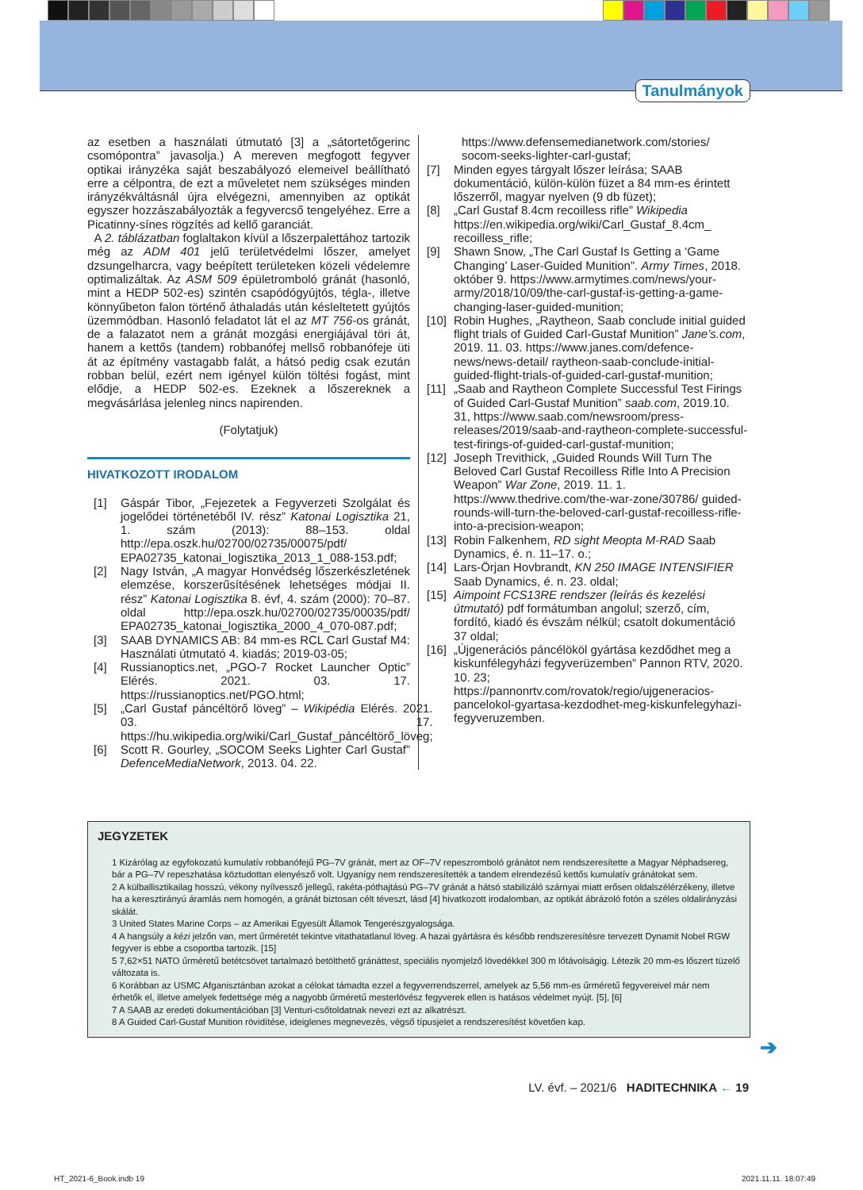Tanulmányok
az esetben a használati útmutató [3] a „sátortetőgerinc csomópontra” javasolja.) A mereven megfogott fegyver optikai irányzéka saját beszabályozó elemeivel beállítható erre a célpontra, de ezt a műveletet nem szükséges minden irányzékváltásnál újra elvégezni, amennyiben az optikát egyszer hozzászabályozták a fegyvercső tengelyéhez. Erre a Picatinny-sínes rögzítés ad kellő garanciát.
A 2. táblázatban foglaltakon kívül a lőszerpalettához tartozik még az ADM 401 jelű területvédelmi lőszer, amelyet dzsungelharcra, vagy beépített területeken közeli védelemre optimalizáltak. Az ASM 509 épületromboló gránát (hasonló, mint a HEDP 502-es) szintén csapódógyújtós, tégla-, illetve könnyűbeton falon történő áthaladás után késleltetett gyújtós üzemmódban. Hasonló feladatot lát el az MT 756-os gránát, de a falazatot nem a gránát mozgási energiájával töri át, hanem a kettős (tandem) robbanófej mellső robbanófeje üti át az építmény vastagabb falát, a hátsó pedig csak ezután robban belül, ezért nem igényel külön töltési fogást, mint elődje, a HEDP 502-es. Ezeknek a lőszereknek a megvásárlása jelenleg nincs napirenden.
(Folytatjuk)
HIVATKOZOTT IRODALOM
[1] Gáspár Tibor, „Fejezetek a Fegyverzeti Szolgálat és jogelődei történetéből IV. rész” Katonai Logisztika 21, 1. szám (2013): 88–153. oldal http://epa.oszk.hu/02700/02735/00075/pdf/ EPA02735_katonai_logisztika_2013_1_088-153.pdf;
[2] Nagy István, „A magyar Honvédség lőszerkészletének elemzése, korszerűsítésének lehetséges módjai II. rész” Katonai Logisztika 8. évf, 4. szám (2000): 70–87. oldal http://epa.oszk.hu/02700/02735/00035/pdf/ EPA02735_katonai_logisztika_2000_4_070-087.pdf;
[3] SAAB DYNAMICS AB: 84 mm-es RCL Carl Gustaf M4: Használati útmutató 4. kiadás; 2019-03-05;
[4] Russianoptics.net, „PGO-7 Rocket Launcher Optic” Elérés. 2021. 03. 17. https://russianoptics.net/PGO.html;
[5] „Carl Gustaf páncéltörő löveg” – Wikipédia Elérés. 2021. 03. 17. https://hu.wikipedia.org/wiki/Carl_Gustaf_páncéltörő_löveg;
[6] Scott R. Gourley, „SOCOM Seeks Lighter Carl Gustaf” DefenceMediaNetwork, 2013. 04. 22.
https://www.defensemedianetwork.com/stories/ socom-seeks-lighter-carl-gustaf;
[7] Minden egyes tárgyalt lőszer leírása; SAAB dokumentáció, külön-külön füzet a 84 mm-es érintett lőszerről, magyar nyelven (9 db füzet);
[8] „Carl Gustaf 8.4cm recoilless rifle” Wikipedia https://en.wikipedia.org/wiki/Carl_Gustaf_8.4cm_ recoilless_rifle;
[9] Shawn Snow, „The Carl Gustaf Is Getting a ‘Game Changing’ Laser-Guided Munition”. Army Times, 2018. október 9. https://www.armytimes.com/news/your-army/2018/10/09/the-carl-gustaf-is-getting-a-game-changing-laser-guided-munition;
[10] Robin Hughes, „Raytheon, Saab conclude initial guided flight trials of Guided Carl-Gustaf Munition” Jane’s.com, 2019. 11. 03. https://www.janes.com/defence-news/news-detail/ raytheon-saab-conclude-initial-guided-flight-trials-of-guided-carl-gustaf-munition;
[11] „Saab and Raytheon Complete Successful Test Firings of Guided Carl-Gustaf Munition” saab.com, 2019.10. 31, https://www.saab.com/newsroom/press-releases/2019/saab-and-raytheon-complete-successful-test-firings-of-guided-carl-gustaf-munition;
[12] Joseph Trevithick, „Guided Rounds Will Turn The Beloved Carl Gustaf Recoilless Rifle Into A Precision Weapon” War Zone, 2019. 11. 1. https://www.thedrive.com/the-war-zone/30786/ guided-rounds-will-turn-the-beloved-carl-gustaf-recoilless-rifle-into-a-precision-weapon;
[13] Robin Falkenhem, RD sight Meopta M-RAD Saab Dynamics, é. n. 11–17. o.;
[14] Lars-Örjan Hovbrandt, KN 250 IMAGE INTENSIFIER Saab Dynamics, é. n. 23. oldal;
[15] Aimpoint FCS13RE rendszer (leírás és kezelési útmutató) pdf formátumban angolul; szerző, cím, fordító, kiadó és évszám nélkül; csatolt dokumentáció 37 oldal;
[16] „Újgenerációs páncélököl gyártása kezdődhet meg a kiskunfélegyházi fegyverüzemben” Pannon RTV, 2020. 10. 23; https://pannonrtv.com/rovatok/regio/ujgeneracios-pancelokol-gyartasa-kezdodhet-meg-kiskunfelegyhazi-fegyveruzemben.
JEGYZETEK
1 Kizárólag az egyfokozatú kumulatív robbanófejű PG–7V gránát, mert az OF–7V repeszromboló gránátot nem rendszeresítette a Magyar Néphadsereg, bár a PG–7V repeszhatása köztudottan elenyésző volt. Ugyanígy nem rendszeresítették a tandem elrendezésű kettős kumulatív gránátokat sem.
2 A külballisztikailag hosszú, vékony nyílvessző jellegű, rakéta-póthajtású PG–7V gránát a hátsó stabilizáló szárnyai miatt erősen oldalszélérzékeny, illetve ha a keresztirányú áramlás nem homogén, a gránát biztosan célt téveszt, lásd [4] hivatkozott irodalomban, az optikát ábrázoló fotón a széles oldalirányzási skálát.
3 United States Marine Corps – az Amerikai Egyesült Államok Tengerészgyalogsága.
4 A hangsúly a kézi jelzőn van, mert űrméretét tekintve vitathatatlanul löveg. A hazai gyártásra és később rendszeresítésre tervezett Dynamit Nobel RGW fegyver is ebbe a csoportba tartozik. [15]
5 7,62×51 NATO űrméretű betétcsövet tartalmazó betölthető gránáttest, speciális nyomjelző lövedékkel 300 m lőtávolságig. Létezik 20 mm-es lőszert tüzelő változata is.
6 Korábban az USMC Afganisztánban azokat a célokat támadta ezzel a fegyverrendszerrel, amelyek az 5,56 mm-es űrméretű fegyvereivel már nem érhetők el, illetve amelyek fedettsége még a nagyobb űrméretű mesterlövész fegyverek ellen is hatásos védelmet nyújt. [5], [6]
7 A SAAB az eredeti dokumentációban [3] Venturi-csőtoldatnak nevezi ezt az alkatrészt.
8 A Guided Carl-Gustaf Munition rövidítése, ideiglenes megnevezés, végső típusjelet a rendszeresítést követően kap.
➔
LV. évf. – 2021/6 HADITECHNIKA ← 19
HT_2021-6_Book.indb 19 2021.11.11. 18:07:49